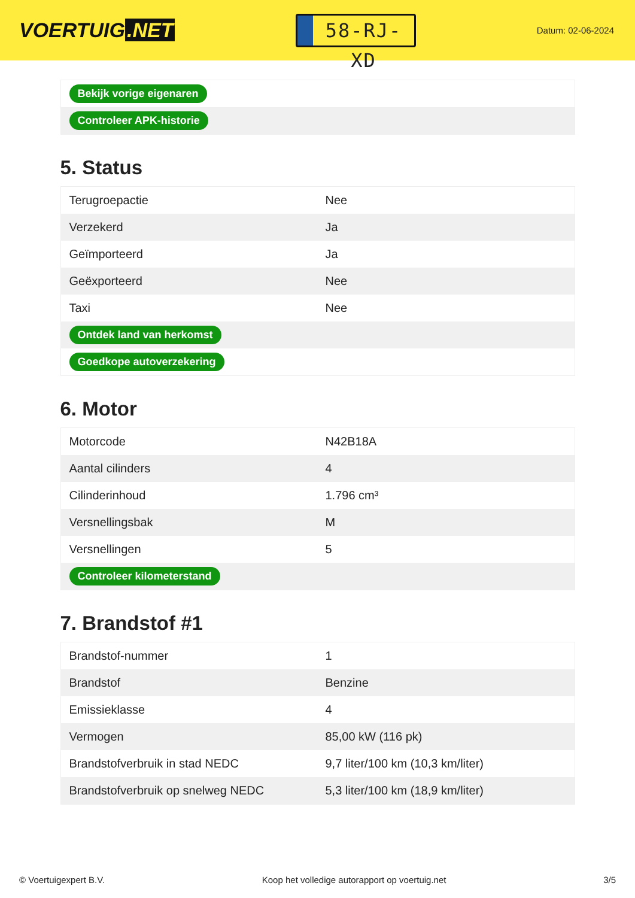VOERTUIG.NET
58-RJ-XD
Datum: 02-06-2024
| Bekijk vorige eigenaren |
| Controleer APK-historie |
5. Status
| Terugroepactie | Nee |
| Verzekerd | Ja |
| Geïmporteerd | Ja |
| Geëxporteerd | Nee |
| Taxi | Nee |
| Ontdek land van herkomst | |
| Goedkope autoverzekering | |
6. Motor
| Motorcode | N42B18A |
| Aantal cilinders | 4 |
| Cilinderinhoud | 1.796 cm³ |
| Versnellingsbak | M |
| Versnellingen | 5 |
| Controleer kilometerstand | |
7. Brandstof #1
| Brandstof-nummer | 1 |
| Brandstof | Benzine |
| Emissieklasse | 4 |
| Vermogen | 85,00 kW (116 pk) |
| Brandstofverbruik in stad NEDC | 9,7 liter/100 km (10,3 km/liter) |
| Brandstofverbruik op snelweg NEDC | 5,3 liter/100 km (18,9 km/liter) |
© Voertuigexpert B.V. Koop het volledige autorapport op voertuig.net 3/5